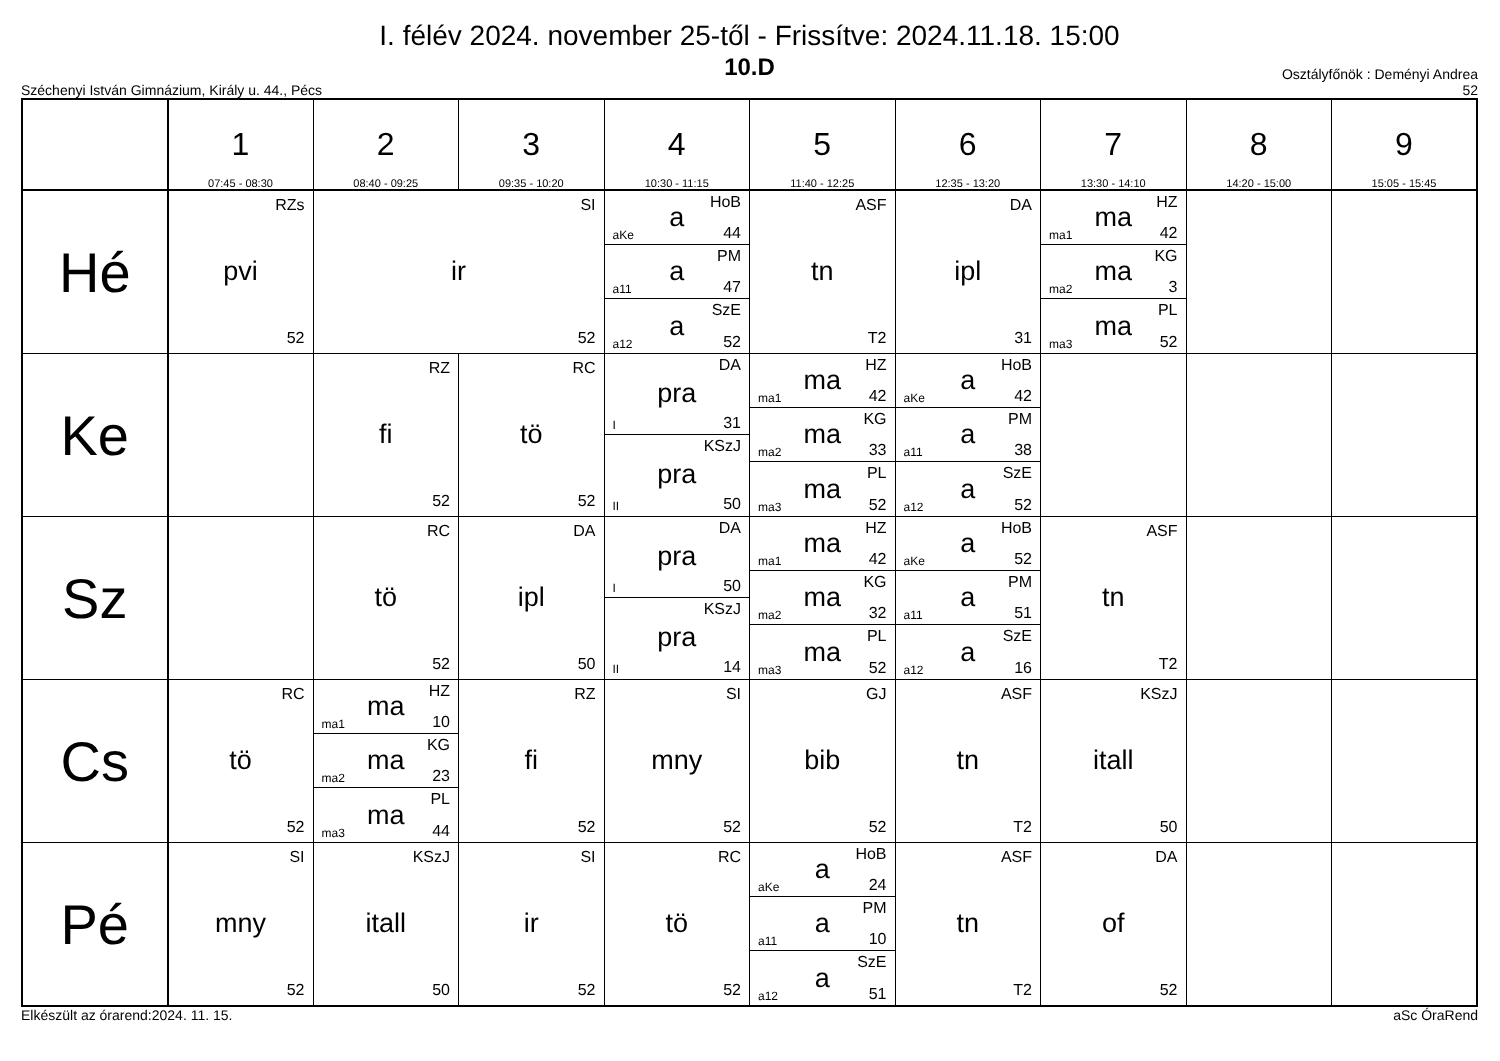I. félév 2024. november 25-től - Frissítve: 2024.11.18. 15:00
10.D
Széchenyi István Gimnázium, Király u. 44., Pécs Osztályfőnök : Deményi Andrea
52
| | 1 07:45 - 08:30 | 2 08:40 - 09:25 | 3 09:35 - 10:20 | 4 10:30 - 11:15 | 5 11:40 - 12:25 | 6 12:35 - 13:20 | 7 13:30 - 14:10 | 8 14:20 - 15:00 | 9 15:05 - 15:45 |
| --- | --- | --- | --- | --- | --- | --- | --- | --- | --- |
| Hé | RZs pvi 52 | SI ir 52 | | aKe a HoB 44 a11 a PM 47 a12 a SzE 52 | ASF tn T2 | DA ipl 31 | ma1 ma HZ 42 ma2 ma KG 3 ma3 ma PL 52 | | |
| Ke | | RZ fi 52 | RC tö 52 | I pra DA 31 II pra KSzJ 50 | ma1 ma HZ 42 ma2 ma KG 33 ma3 ma PL 52 | aKe a HoB 42 a11 a PM 38 a12 a SzE 52 | | | |
| Sz | | RC tö 52 | DA ipl 50 | I pra DA 50 II pra KSzJ 14 | ma1 ma HZ 42 ma2 ma KG 32 ma3 ma PL 52 | aKe a HoB 52 a11 a PM 51 a12 a SzE 16 | ASF tn T2 | | |
| Cs | RC tö 52 | ma1 ma HZ 10 ma2 ma KG 23 ma3 ma PL 44 | RZ fi 52 | SI mny 52 | GJ bib 52 | ASF tn T2 | KSzJ itall 50 | | |
| Pé | SI mny 52 | KSzJ itall 50 | SI ir 52 | RC tö 52 | aKe a HoB 24 a11 a PM 10 a12 a SzE 51 | ASF tn T2 | DA of 52 | | |
Elkészült az órarend:2024. 11. 15. aSc ÓraRend